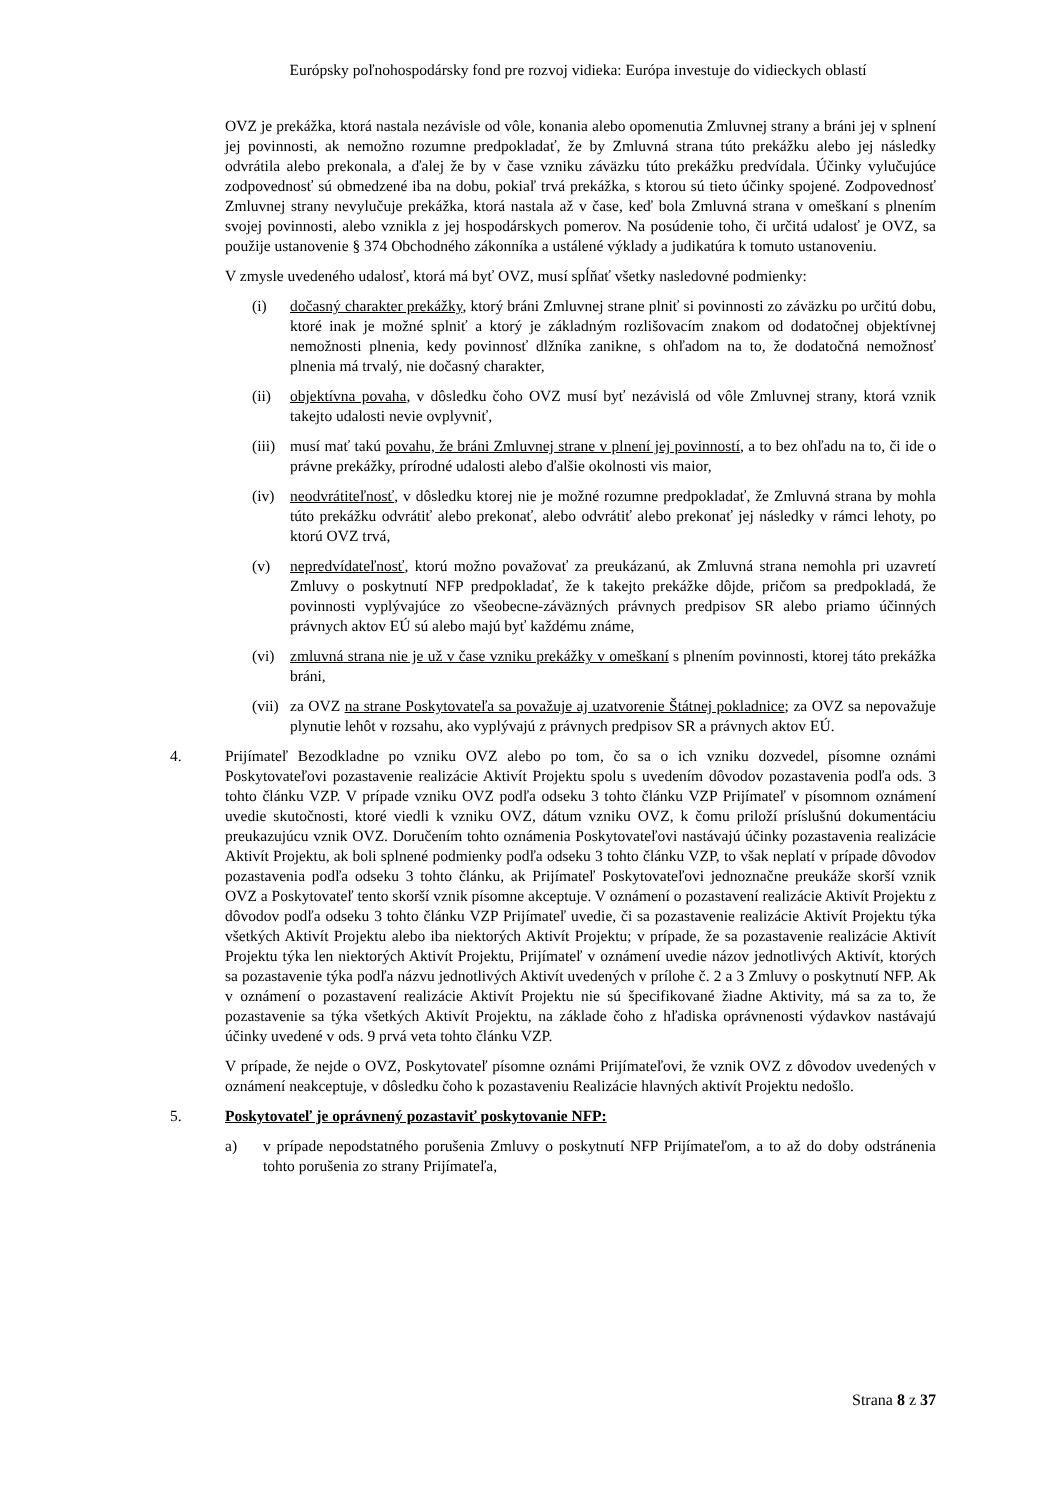Európsky poľnohospodársky fond pre rozvoj vidieka: Európa investuje do vidieckych oblastí
OVZ je prekážka, ktorá nastala nezávisle od vôle, konania alebo opomenutia Zmluvnej strany a bráni jej v splnení jej povinnosti, ak nemožno rozumne predpokladať, že by Zmluvná strana túto prekážku alebo jej následky odvrátila alebo prekonala, a ďalej že by v čase vzniku záväzku túto prekážku predvídala. Účinky vylučujúce zodpovednosť sú obmedzené iba na dobu, pokiaľ trvá prekážka, s ktorou sú tieto účinky spojené. Zodpovednosť Zmluvnej strany nevylučuje prekážka, ktorá nastala až v čase, keď bola Zmluvná strana v omeškaní s plnením svojej povinnosti, alebo vznikla z jej hospodárskych pomerov. Na posúdenie toho, či určitá udalosť je OVZ, sa použije ustanovenie § 374 Obchodného zákonníka a ustálené výklady a judikatúra k tomuto ustanoveniu.
V zmysle uvedeného udalosť, ktorá má byť OVZ, musí spĺňať všetky nasledovné podmienky:
(i) dočasný charakter prekážky, ktorý bráni Zmluvnej strane plniť si povinnosti zo záväzku po určitú dobu, ktoré inak je možné splniť a ktorý je základným rozlišovacím znakom od dodatočnej objektívnej nemožnosti plnenia, kedy povinnosť dlžníka zanikne, s ohľadom na to, že dodatočná nemožnosť plnenia má trvalý, nie dočasný charakter,
(ii) objektívna povaha, v dôsledku čoho OVZ musí byť nezávislá od vôle Zmluvnej strany, ktorá vznik takejto udalosti nevie ovplyvniť,
(iii) musí mať takú povahu, že bráni Zmluvnej strane v plnení jej povinností, a to bez ohľadu na to, či ide o právne prekážky, prírodné udalosti alebo ďalšie okolnosti vis maior,
(iv) neodvrátiteľnosť, v dôsledku ktorej nie je možné rozumne predpokladať, že Zmluvná strana by mohla túto prekážku odvrátiť alebo prekonať, alebo odvrátiť alebo prekonať jej následky v rámci lehoty, po ktorú OVZ trvá,
(v) nepredvídateľnosť, ktorú možno považovať za preukázanú, ak Zmluvná strana nemohla pri uzavretí Zmluvy o poskytnutí NFP predpokladať, že k takejto prekážke dôjde, pričom sa predpokladá, že povinnosti vyplývajúce zo všeobecne-záväzných právnych predpisov SR alebo priamo účinných právnych aktov EÚ sú alebo majú byť každému známe,
(vi) zmluvná strana nie je už v čase vzniku prekážky v omeškaní s plnením povinnosti, ktorej táto prekážka bráni,
(vii) za OVZ na strane Poskytovateľa sa považuje aj uzatvorenie Štátnej pokladnice; za OVZ sa nepovažuje plynutie lehôt v rozsahu, ako vyplývajú z právnych predpisov SR a právnych aktov EÚ.
4. Prijímateľ Bezodkladne po vzniku OVZ alebo po tom, čo sa o ich vzniku dozvedel, písomne oznámi Poskytovateľovi pozastavenie realizácie Aktivít Projektu spolu s uvedením dôvodov pozastavenia podľa ods. 3 tohto článku VZP. V prípade vzniku OVZ podľa odseku 3 tohto článku VZP Prijímateľ v písomnom oznámení uvedie skutočnosti, ktoré viedli k vzniku OVZ, dátum vzniku OVZ, k čomu priloží príslušnú dokumentáciu preukazujúcu vznik OVZ. Doručením tohto oznámenia Poskytovateľovi nastávajú účinky pozastavenia realizácie Aktivít Projektu, ak boli splnené podmienky podľa odseku 3 tohto článku VZP, to však neplatí v prípade dôvodov pozastavenia podľa odseku 3 tohto článku, ak Prijímateľ Poskytovateľovi jednoznačne preukáže skorší vznik OVZ a Poskytovateľ tento skorší vznik písomne akceptuje. V oznámení o pozastavení realizácie Aktivít Projektu z dôvodov podľa odseku 3 tohto článku VZP Prijímateľ uvedie, či sa pozastavenie realizácie Aktivít Projektu týka všetkých Aktivít Projektu alebo iba niektorých Aktivít Projektu; v prípade, že sa pozastavenie realizácie Aktivít Projektu týka len niektorých Aktivít Projektu, Prijímateľ v oznámení uvedie názov jednotlivých Aktivít, ktorých sa pozastavenie týka podľa názvu jednotlivých Aktivít uvedených v prílohe č. 2 a 3 Zmluvy o poskytnutí NFP. Ak v oznámení o pozastavení realizácie Aktivít Projektu nie sú špecifikované žiadne Aktivity, má sa za to, že pozastavenie sa týka všetkých Aktivít Projektu, na základe čoho z hľadiska oprávnenosti výdavkov nastávajú účinky uvedené v ods. 9 prvá veta tohto článku VZP.
V prípade, že nejde o OVZ, Poskytovateľ písomne oznámi Prijímateľovi, že vznik OVZ z dôvodov uvedených v oznámení neakceptuje, v dôsledku čoho k pozastaveniu Realizácie hlavných aktivít Projektu nedošlo.
5. Poskytovateľ je oprávnený pozastaviť poskytovanie NFP:
a) v prípade nepodstatného porušenia Zmluvy o poskytnutí NFP Prijímateľom, a to až do doby odstránenia tohto porušenia zo strany Prijímateľa,
Strana 8 z 37